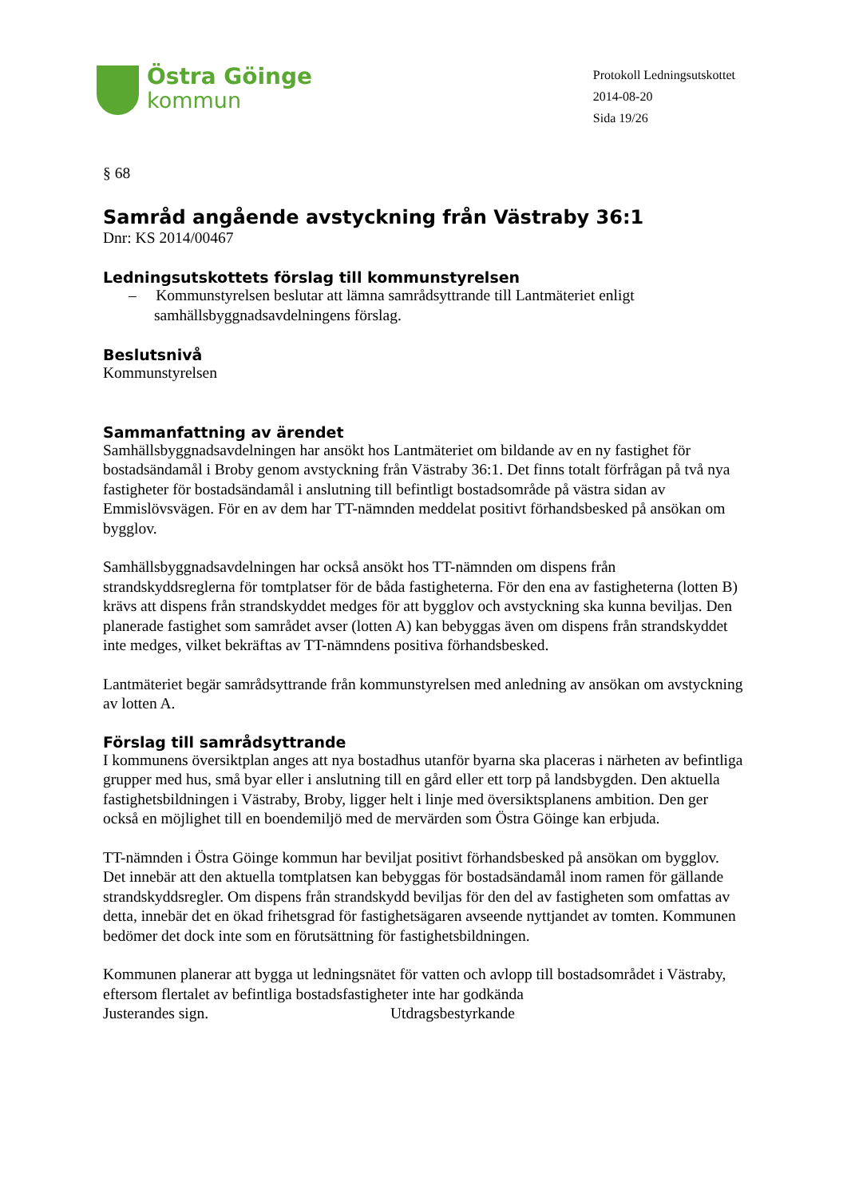Östra Göinge
kommun
Protokoll Ledningsutskottet
2014-08-20
Sida 19/26
§ 68
Samråd angående avstyckning från Västraby 36:1
Dnr: KS 2014/00467
Ledningsutskottets förslag till kommunstyrelsen
– Kommunstyrelsen beslutar att lämna samrådsyttrande till Lantmäteriet enligt samhällsbyggnadsavdelningens förslag.
Beslutsnivå
Kommunstyrelsen
Sammanfattning av ärendet
Samhällsbyggnadsavdelningen har ansökt hos Lantmäteriet om bildande av en ny fastighet för bostadsändamål i Broby genom avstyckning från Västraby 36:1. Det finns totalt förfrågan på två nya fastigheter för bostadsändamål i anslutning till befintligt bostadsområde på västra sidan av Emmislövsvägen. För en av dem har TT-nämnden meddelat positivt förhandsbesked på ansökan om bygglov.
Samhällsbyggnadsavdelningen har också ansökt hos TT-nämnden om dispens från strandskyddsreglerna för tomtplatser för de båda fastigheterna. För den ena av fastigheterna (lotten B) krävs att dispens från strandskyddet medges för att bygglov och avstyckning ska kunna beviljas. Den planerade fastighet som samrådet avser (lotten A) kan bebyggas även om dispens från strandskyddet inte medges, vilket bekräftas av TT-nämndens positiva förhandsbesked.
Lantmäteriet begär samrådsyttrande från kommunstyrelsen med anledning av ansökan om avstyckning av lotten A.
Förslag till samrådsyttrande
I kommunens översiktplan anges att nya bostadhus utanför byarna ska placeras i närheten av befintliga grupper med hus, små byar eller i anslutning till en gård eller ett torp på landsbygden. Den aktuella fastighetsbildningen i Västraby, Broby, ligger helt i linje med översiktsplanens ambition. Den ger också en möjlighet till en boendemiljö med de mervärden som Östra Göinge kan erbjuda.
TT-nämnden i Östra Göinge kommun har beviljat positivt förhandsbesked på ansökan om bygglov. Det innebär att den aktuella tomtplatsen kan bebyggas för bostadsändamål inom ramen för gällande strandskyddsregler. Om dispens från strandskydd beviljas för den del av fastigheten som omfattas av detta, innebär det en ökad frihetsgrad för fastighetsägaren avseende nyttjandet av tomten. Kommunen bedömer det dock inte som en förutsättning för fastighetsbildningen.
Kommunen planerar att bygga ut ledningsnätet för vatten och avlopp till bostadsområdet i Västraby, eftersom flertalet av befintliga bostadsfastigheter inte har godkända
Justerandes sign. Utdragsbestyrkande